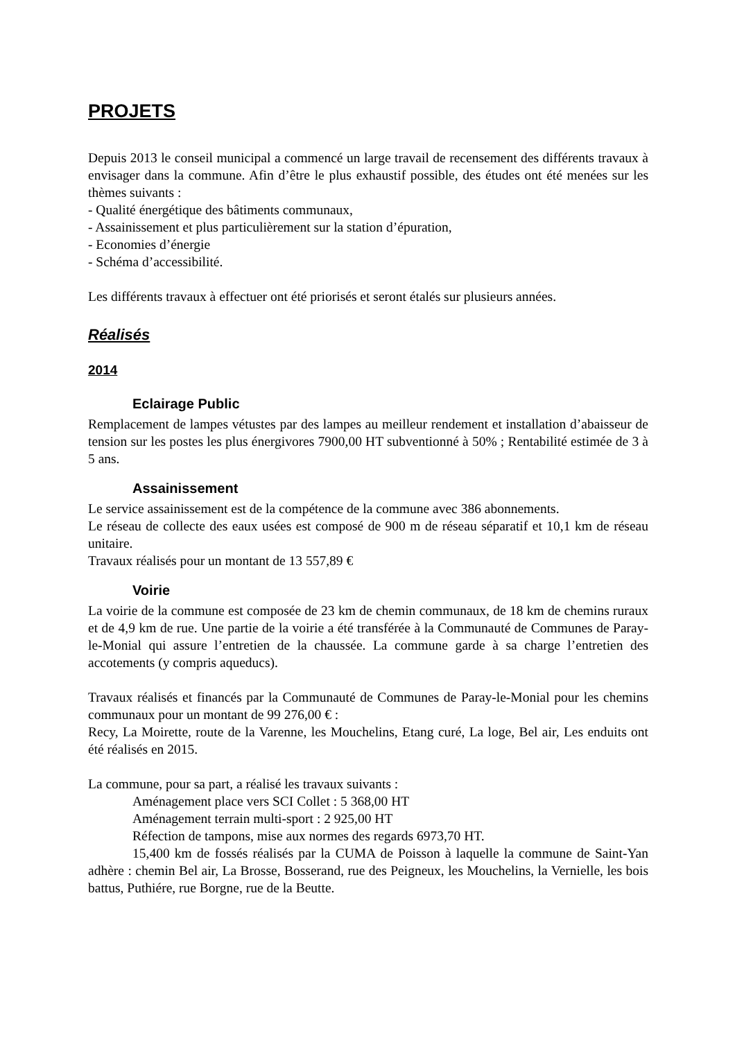PROJETS
Depuis 2013 le conseil municipal a commencé un large travail de recensement des différents travaux à envisager dans la commune. Afin d’être le plus exhaustif possible, des études ont été menées sur les thèmes suivants :
- Qualité énergétique des bâtiments communaux,
- Assainissement et plus particulièrement sur la station d’épuration,
- Economies d’énergie
- Schéma d’accessibilité.
Les différents travaux à effectuer ont été priorisés et seront étalés sur plusieurs années.
Réalisés
2014
Eclairage Public
Remplacement de lampes vétustes par des lampes au meilleur rendement et installation d’abaisseur de tension sur les postes les plus énergivores 7900,00 HT subventionné à 50% ; Rentabilité estimée de 3 à 5 ans.
Assainissement
Le service assainissement est de la compétence de la commune avec 386 abonnements.
Le réseau de collecte des eaux usées est composé de 900 m de réseau séparatif et 10,1 km de réseau unitaire.
Travaux réalisés pour un montant de 13 557,89 €
Voirie
La voirie de la commune est composée de 23 km de chemin communaux, de 18 km de chemins ruraux et de 4,9 km de rue. Une partie de la voirie a été transférée à la Communauté de Communes de Paray-le-Monial qui assure l’entretien de la chaussée. La commune garde à sa charge l’entretien des accotements (y compris aqueducs).
Travaux réalisés et financés par la Communauté de Communes de Paray-le-Monial pour les chemins communaux pour un montant de 99 276,00 € :
Recy, La Moirette, route de la Varenne, les Mouchelins, Etang curé, La loge, Bel air, Les enduits ont été réalisés en 2015.
La commune, pour sa part, a réalisé les travaux suivants :
Aménagement place vers SCI Collet : 5 368,00 HT
Aménagement terrain multi-sport : 2 925,00 HT
Réfection de tampons, mise aux normes des regards 6973,70 HT.
15,400 km de fossés réalisés par la CUMA de Poisson à laquelle la commune de Saint-Yan adhère : chemin Bel air, La Brosse, Bosserand, rue des Peigneux, les Mouchelins, la Vernielle, les bois battus, Puthiére, rue Borgne, rue de la Beutte.